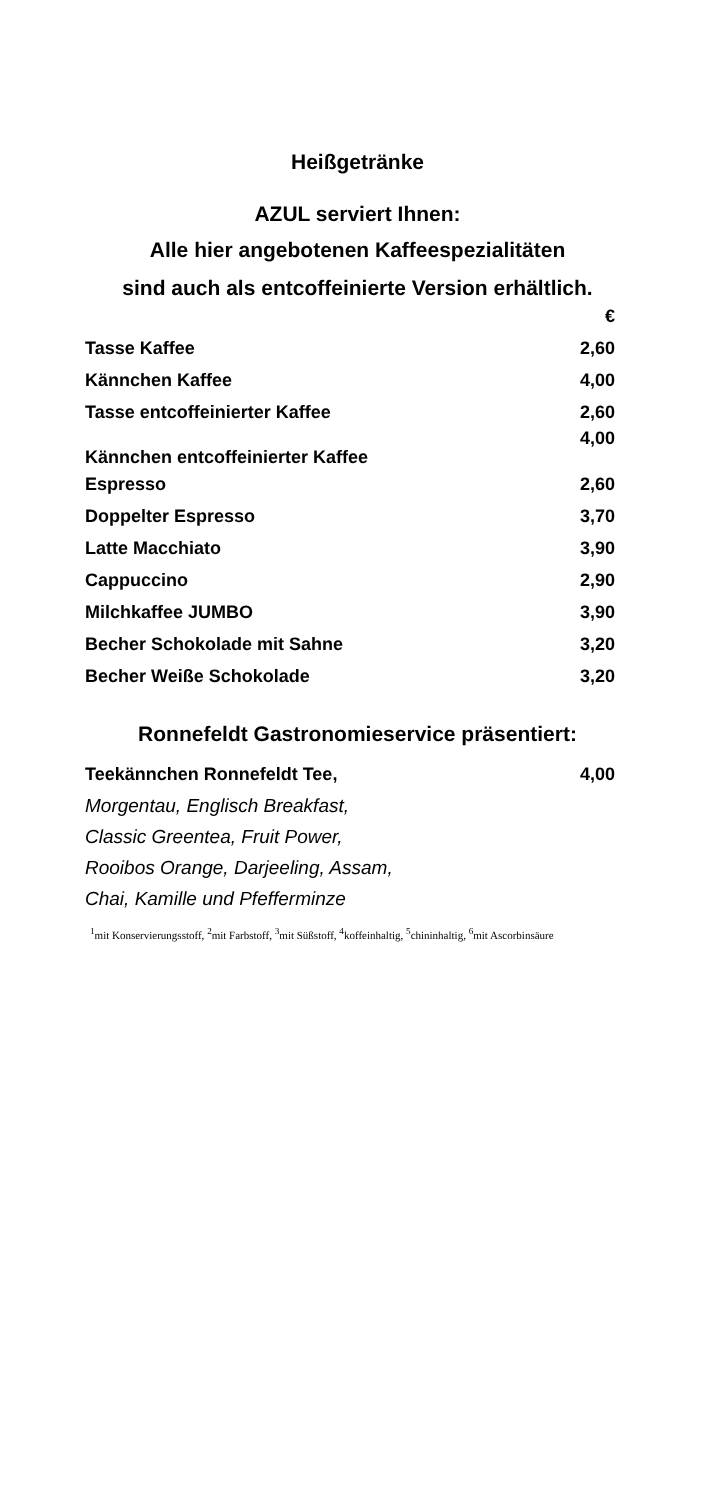Heißgetränke
AZUL serviert Ihnen:
Alle hier angebotenen Kaffeespezialitäten
sind auch als entcoffeinierte Version erhältlich.
| | € |
| Tasse Kaffee | 2,60 |
| Kännchen Kaffee | 4,00 |
| Tasse entcoffeinierter Kaffee | 2,60 |
| Kännchen entcoffeinierter Kaffee | 4,00 |
| Espresso | 2,60 |
| Doppelter Espresso | 3,70 |
| Latte Macchiato | 3,90 |
| Cappuccino | 2,90 |
| Milchkaffee JUMBO | 3,90 |
| Becher Schokolade mit Sahne | 3,20 |
| Becher Weiße Schokolade | 3,20 |
Ronnefeldt Gastronomieservice präsentiert:
| Teekännchen Ronnefeldt Tee, | 4,00 |
Morgentau, Englisch Breakfast,
Classic Greentea, Fruit Power,
Rooibos Orange, Darjeeling, Assam,
Chai, Kamille und Pfefferminze
<sup>1</sup> mit Konservierungsstoff, <sup>2</sup>mit Farbstoff, <sup>3</sup>mit Süßstoff, <sup>4</sup>koffeinhaltig, <sup>5</sup>chininhaltig, <sup>6</sup>mit Ascorbinsäure